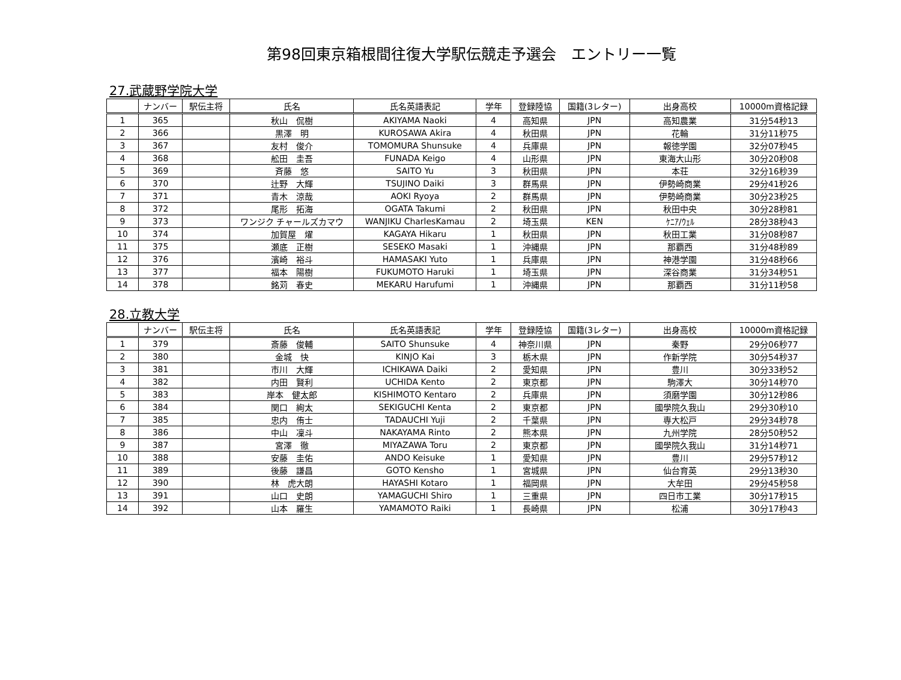第98回東京箱根間往復大学駅伝競走予選会　エントリー一覧
27.武蔵野学院大学
| | ナンバー | 駅伝主将 | 氏名 | 氏名英語表記 | 学年 | 登録陸協 | 国籍(3レター) | 出身高校 | 10000m資格記録 |
| --- | --- | --- | --- | --- | --- | --- | --- | --- | --- |
| 1 | 365 | | 秋山 侃樹 | AKIYAMA Naoki | 4 | 高知県 | JPN | 高知農業 | 31分54秒13 |
| 2 | 366 | | 黒澤 明 | KUROSAWA Akira | 4 | 秋田県 | JPN | 花輪 | 31分11秒75 |
| 3 | 367 | | 友村 俊介 | TOMOMURA Shunsuke | 4 | 兵庫県 | JPN | 報徳学園 | 32分07秒45 |
| 4 | 368 | | 舩田 圭吾 | FUNADA Keigo | 4 | 山形県 | JPN | 東海大山形 | 30分20秒08 |
| 5 | 369 | | 斉藤 悠 | SAITO Yu | 3 | 秋田県 | JPN | 本荘 | 32分16秒39 |
| 6 | 370 | | 辻野 大輝 | TSUJINO Daiki | 3 | 群馬県 | JPN | 伊勢崎商業 | 29分41秒26 |
| 7 | 371 | | 青木 涼哉 | AOKI Ryoya | 2 | 群馬県 | JPN | 伊勢崎商業 | 30分23秒25 |
| 8 | 372 | | 尾形 拓海 | OGATA Takumi | 2 | 秋田県 | JPN | 秋田中央 | 30分28秒81 |
| 9 | 373 | | ワンジク チャールズカマウ | WANJIKU CharlesKamau | 2 | 埼玉県 | KEN | ｹﾆｱ/ｳｪﾙ | 28分38秒43 |
| 10 | 374 | | 加賀屋 燿 | KAGAYA Hikaru | 1 | 秋田県 | JPN | 秋田工業 | 31分08秒87 |
| 11 | 375 | | 瀬底 正樹 | SESEKO Masaki | 1 | 沖縄県 | JPN | 那覇西 | 31分48秒89 |
| 12 | 376 | | 濱崎 裕斗 | HAMASAKI Yuto | 1 | 兵庫県 | JPN | 神港学園 | 31分48秒66 |
| 13 | 377 | | 福本 陽樹 | FUKUMOTO Haruki | 1 | 埼玉県 | JPN | 深谷商業 | 31分34秒51 |
| 14 | 378 | | 銘苅 春史 | MEKARU Harufumi | 1 | 沖縄県 | JPN | 那覇西 | 31分11秒58 |
28.立教大学
| | ナンバー | 駅伝主将 | 氏名 | 氏名英語表記 | 学年 | 登録陸協 | 国籍(3レター) | 出身高校 | 10000m資格記録 |
| --- | --- | --- | --- | --- | --- | --- | --- | --- | --- |
| 1 | 379 | | 斎藤 俊輔 | SAITO Shunsuke | 4 | 神奈川県 | JPN | 秦野 | 29分06秒77 |
| 2 | 380 | | 金城 快 | KINJO Kai | 3 | 栃木県 | JPN | 作新学院 | 30分54秒37 |
| 3 | 381 | | 市川 大輝 | ICHIKAWA Daiki | 2 | 愛知県 | JPN | 豊川 | 30分33秒52 |
| 4 | 382 | | 内田 賢利 | UCHIDA Kento | 2 | 東京都 | JPN | 駒澤大 | 30分14秒70 |
| 5 | 383 | | 岸本 健太郎 | KISHIMOTO Kentaro | 2 | 兵庫県 | JPN | 須磨学園 | 30分12秒86 |
| 6 | 384 | | 関口 絢太 | SEKIGUCHI Kenta | 2 | 東京都 | JPN | 國學院久我山 | 29分30秒10 |
| 7 | 385 | | 忠内 侑士 | TADAUCHI Yuji | 2 | 千葉県 | JPN | 専大松戸 | 29分34秒78 |
| 8 | 386 | | 中山 凜斗 | NAKAYAMA Rinto | 2 | 熊本県 | JPN | 九州学院 | 28分50秒52 |
| 9 | 387 | | 宮澤 徹 | MIYAZAWA Toru | 2 | 東京都 | JPN | 國學院久我山 | 31分14秒71 |
| 10 | 388 | | 安藤 圭佑 | ANDO Keisuke | 1 | 愛知県 | JPN | 豊川 | 29分57秒12 |
| 11 | 389 | | 後藤 謙昌 | GOTO Kensho | 1 | 宮城県 | JPN | 仙台育英 | 29分13秒30 |
| 12 | 390 | | 林 虎大朗 | HAYASHI Kotaro | 1 | 福岡県 | JPN | 大牟田 | 29分45秒58 |
| 13 | 391 | | 山口 史朗 | YAMAGUCHI Shiro | 1 | 三重県 | JPN | 四日市工業 | 30分17秒15 |
| 14 | 392 | | 山本 羅生 | YAMAMOTO Raiki | 1 | 長崎県 | JPN | 松浦 | 30分17秒43 |